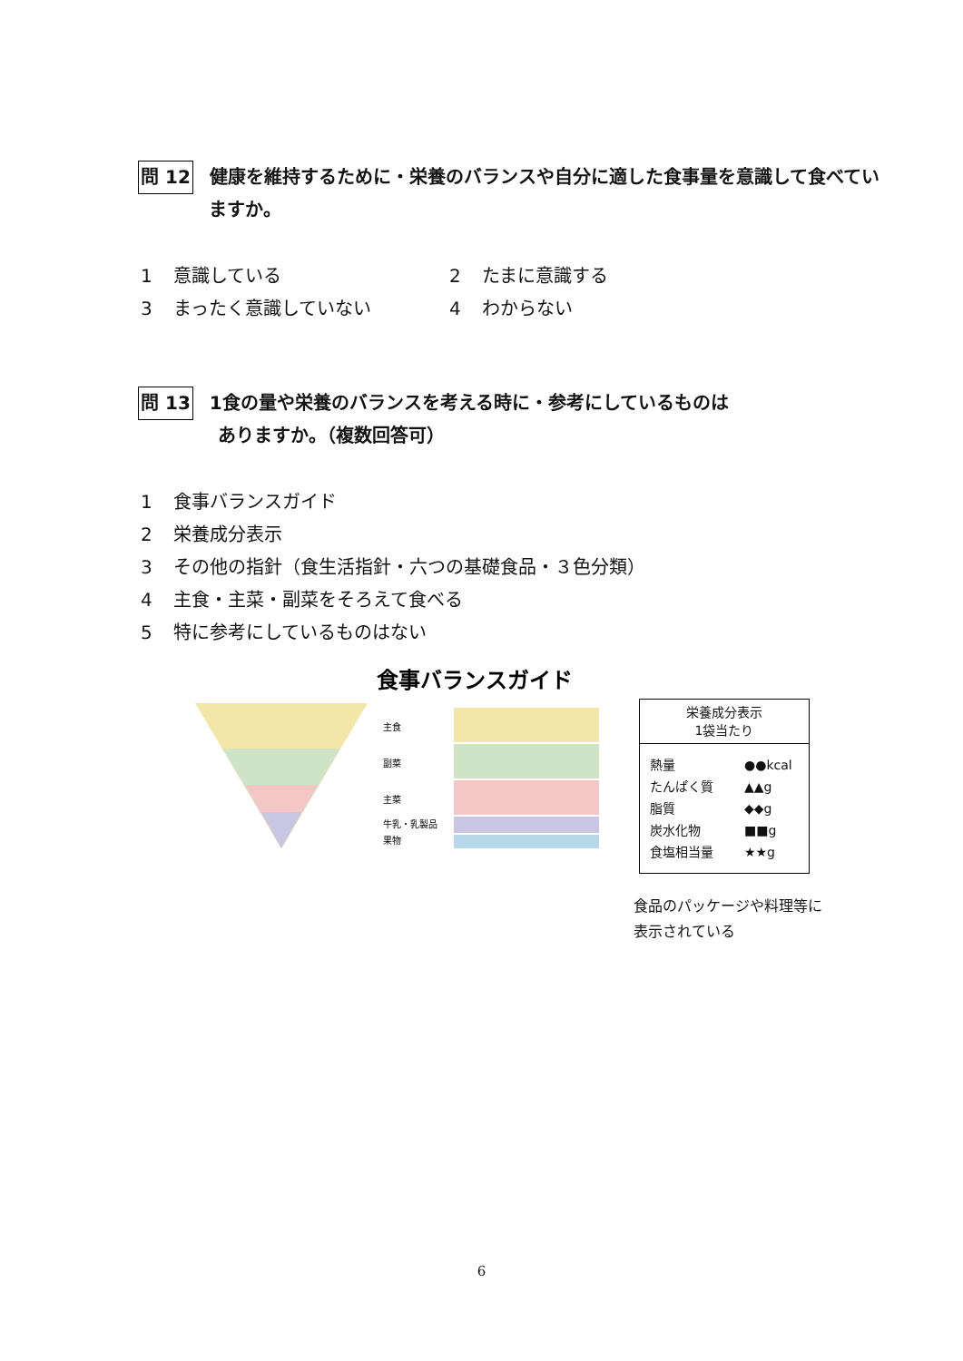問 12 健康を維持するために・栄養のバランスや自分に適した食事量を意識して食べてい
ますか。
1 意識している
2 たまに意識する
3 まったく意識していない
4 わからない
問 13 1食の量や栄養のバランスを考える時に・参考にしているものは
ありますか。（複数回答可）
1 食事バランスガイド
2 栄養成分表示
3 その他の指針（食生活指針・六つの基礎食品・３色分類）
4 主食・主菜・副菜をそろえて食べる
5 特に参考にしているものはない
食事バランスガイド
主食
副菜
主菜
牛乳・乳製品
果物
栄養成分表示
1袋当たり
| 熱量 | ●●kcal |
| たんぱく質 | ▲▲g |
| 脂質 | ◆◆g |
| 炭水化物 | ■■g |
| 食塩相当量 | ★★g |
食品のパッケージや料理等に
表示されている
6